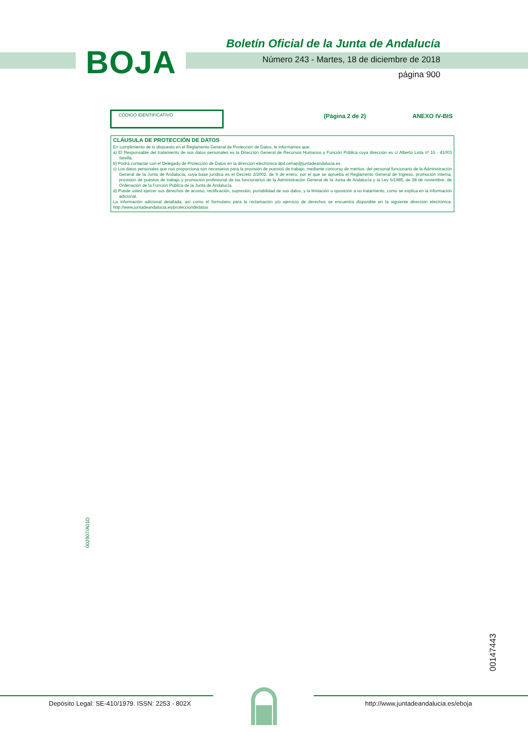BOJA
Boletín Oficial de la Junta de Andalucía
Número 243 - Martes, 18 de diciembre de 2018
página 900
CÓDIGO IDENTIFICATIVO
(Página 2 de 2) ANEXO IV-BIS
CLÁUSULA DE PROTECCIÓN DE DATOS
En cumplimiento de lo dispuesto en el Reglamento General de Protección de Datos, le informamos que:
a) El Responsable del tratamiento de sus datos personales es la Dirección General de Recursos Humanos y Función Pública cuya dirección es c/ Alberto Lista nº 16 - 41003 Sevilla.
b) Podrá contactar con el Delegado de Protección de Datos en la dirección electrónica dpd.cehap@juntadeandalucia.es
c) Los datos personales que nos proporciona son necesarios para la provisión de puestos de trabajo, mediante concurso de méritos, del personal funcionario de la Administración General de la Junta de Andalucía, cuya base jurídica es el Decreto 2/2002, de 9 de enero, por el que se aprueba el Reglamento General de Ingreso, promoción interna, provisión de puestos de trabajo y promoción profesional de los funcionarios de la Administración General de la Junta de Andalucía y la Ley 6/1985, de 28 de noviembre, de Ordenación de la Función Pública de la Junta de Andalucía.
d) Puede usted ejercer sus derechos de acceso, rectificación, supresión, portabilidad de sus datos, y la limitación u oposición a su tratamiento, como se explica en la información adicional.
La información adicional detallada, así como el formulario para la reclamación y/o ejercicio de derechos se encuentra disponible en la siguiente dirección electrónica: http://www.juntadeandalucia.es/protecciondedatos
002907/A01D
00147443
Depósito Legal: SE-410/1979. ISSN: 2253 - 802X
http://www.juntadeandalucia.es/eboja